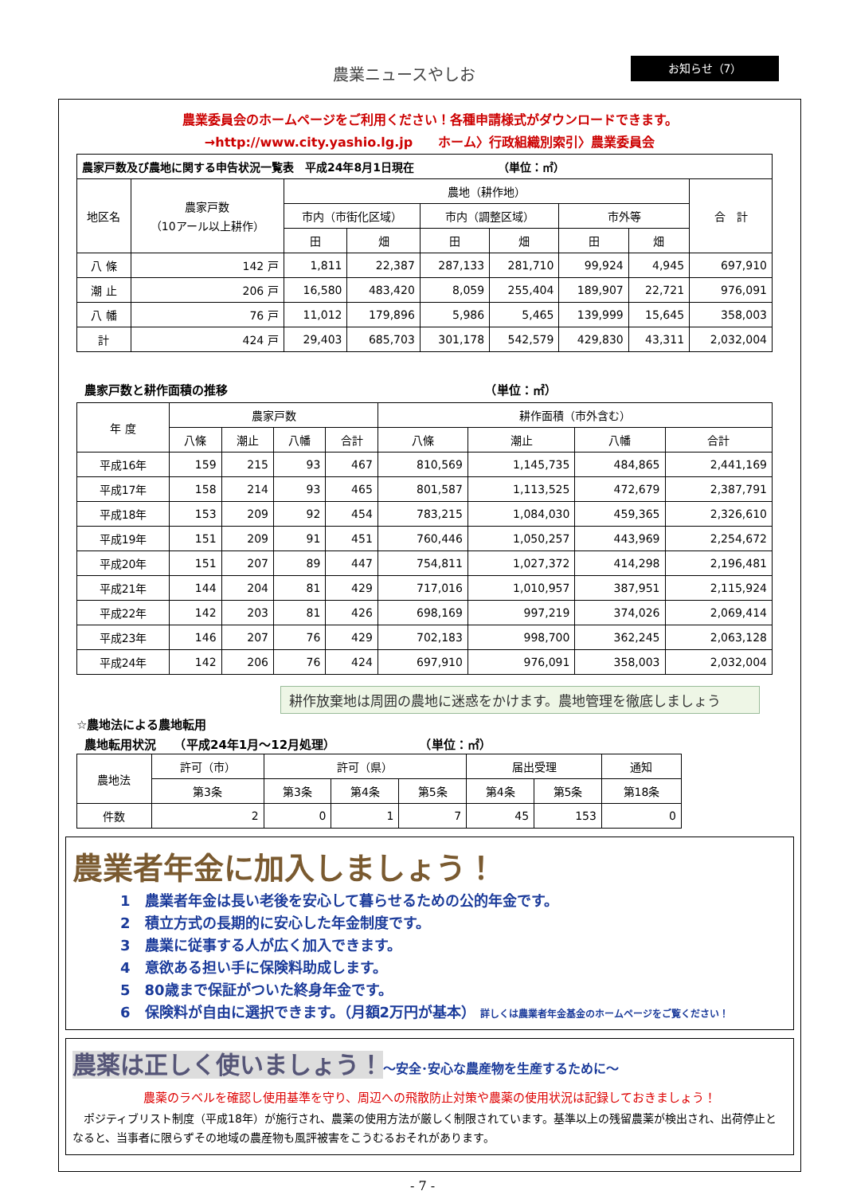農業ニュースやしお お知らせ（7）
農業委員会のホームページをご利用ください！各種申請様式がダウンロードできます。
→http://www.city.yashio.lg.jp　　ホーム〉行政組織別索引〉農業委員会
| 農家戸数及び農地に関する申告状況一覧表 平成24年8月1日現在 （単位：㎡） | | | | | | | | |
| 地区名 | 農家戸数 （10アール以上耕作） | 農地（耕作地） | | | | | | 合 計 |
| | | 市内（市街化区域） | | 市内（調整区域） | | 市外等 | | |
| | | 田 | 畑 | 田 | 畑 | 田 | 畑 | |
| 八 條 | 142 戸 | 1,811 | 22,387 | 287,133 | 281,710 | 99,924 | 4,945 | 697,910 |
| 潮 止 | 206 戸 | 16,580 | 483,420 | 8,059 | 255,404 | 189,907 | 22,721 | 976,091 |
| 八 幡 | 76 戸 | 11,012 | 179,896 | 5,986 | 5,465 | 139,999 | 15,645 | 358,003 |
| 計 | 424 戸 | 29,403 | 685,703 | 301,178 | 542,579 | 429,830 | 43,311 | 2,032,004 |
農家戸数と耕作面積の推移　　　　　　　　　　　　　　　　　　　　　　（単位：㎡）
| 年 度 | 農家戸数 | | | | 耕作面積（市外含む） | | | |
| --- | --- | --- | --- | --- | --- | --- | --- | --- |
| | 八條 | 潮止 | 八幡 | 合計 | 八條 | 潮止 | 八幡 | 合計 |
| 平成16年 | 159 | 215 | 93 | 467 | 810,569 | 1,145,735 | 484,865 | 2,441,169 |
| 平成17年 | 158 | 214 | 93 | 465 | 801,587 | 1,113,525 | 472,679 | 2,387,791 |
| 平成18年 | 153 | 209 | 92 | 454 | 783,215 | 1,084,030 | 459,365 | 2,326,610 |
| 平成19年 | 151 | 209 | 91 | 451 | 760,446 | 1,050,257 | 443,969 | 2,254,672 |
| 平成20年 | 151 | 207 | 89 | 447 | 754,811 | 1,027,372 | 414,298 | 2,196,481 |
| 平成21年 | 144 | 204 | 81 | 429 | 717,016 | 1,010,957 | 387,951 | 2,115,924 |
| 平成22年 | 142 | 203 | 81 | 426 | 698,169 | 997,219 | 374,026 | 2,069,414 |
| 平成23年 | 146 | 207 | 76 | 429 | 702,183 | 998,700 | 362,245 | 2,063,128 |
| 平成24年 | 142 | 206 | 76 | 424 | 697,910 | 976,091 | 358,003 | 2,032,004 |
耕作放棄地は周囲の農地に迷惑をかけます。農地管理を徹底しましょう
☆農地法による農地転用
農地転用状況　　（平成24年1月～12月処理）　　　　　　　　（単位：㎡）
| 農地法 | 許可（市） | 許可（県） | | | 届出受理 | | 通知 |
| --- | --- | --- | --- | --- | --- | --- | --- |
| | 第3条 | 第3条 | 第4条 | 第5条 | 第4条 | 第5条 | 第18条 |
| 件数 | 2 | 0 | 1 | 7 | 45 | 153 | 0 |
農業者年金に加入しましょう！
1　農業者年金は長い老後を安心して暮らせるための公的年金です。
2　積立方式の長期的に安心した年金制度です。
3　農業に従事する人が広く加入できます。
4　意欲ある担い手に保険料助成します。
5　80歳まで保証がついた終身年金です。
6　保険料が自由に選択できます。（月額2万円が基本） 詳しくは農業者年金基金のホームページをご覧ください！
農薬は正しく使いましょう！～安全･安心な農産物を生産するために～
農薬のラベルを確認し使用基準を守り、周辺への飛散防止対策や農薬の使用状況は記録しておきましょう！
　ポジティブリスト制度（平成18年）が施行され、農薬の使用方法が厳しく制限されています。基準以上の残留農薬が検出され、出荷停止となると、当事者に限らずその地域の農産物も風評被害をこうむるおそれがあります。
- 7 -